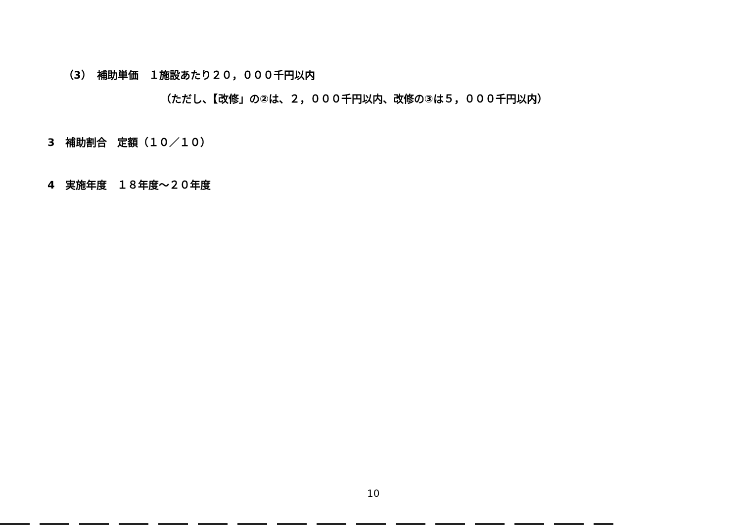（3）　補助単価　１施設あたり２０，０００千円以内
（ただし、【改修」の②は、２，０００千円以内、改修の③は５，０００千円以内）
3　補助割合　定額（１０／１０）
4　実施年度　１８年度～２０年度
10